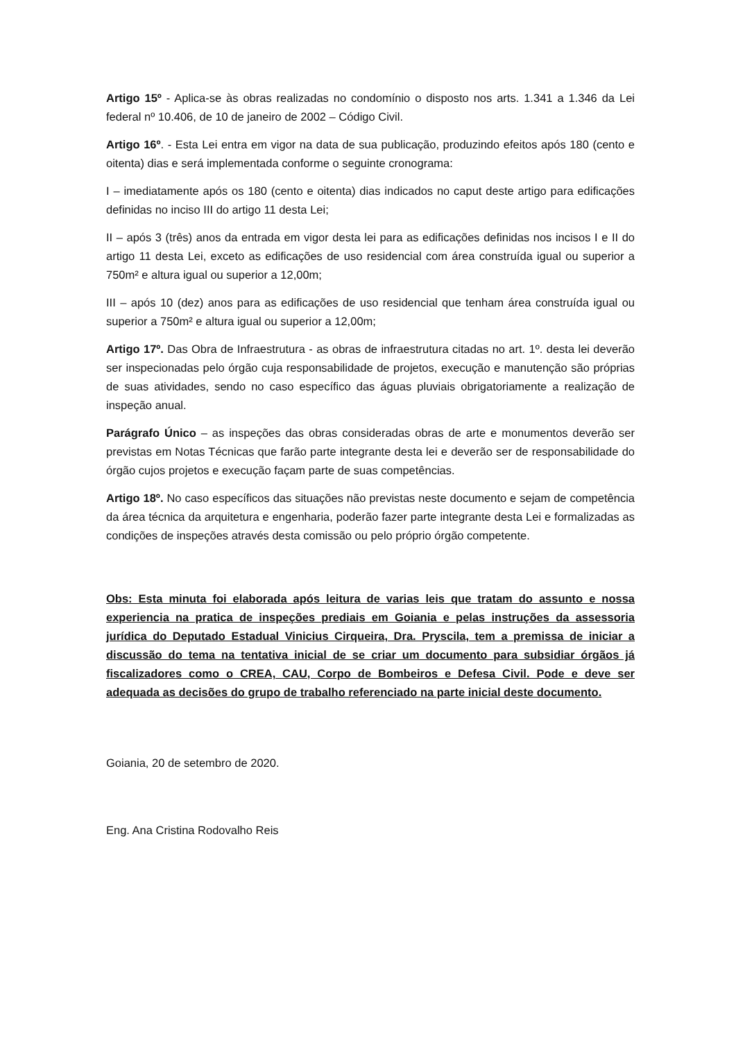Artigo 15º - Aplica-se às obras realizadas no condomínio o disposto nos arts. 1.341 a 1.346 da Lei federal nº 10.406, de 10 de janeiro de 2002 – Código Civil.
Artigo 16º. - Esta Lei entra em vigor na data de sua publicação, produzindo efeitos após 180 (cento e oitenta) dias e será implementada conforme o seguinte cronograma:
I – imediatamente após os 180 (cento e oitenta) dias indicados no caput deste artigo para edificações definidas no inciso III do artigo 11 desta Lei;
II – após 3 (três) anos da entrada em vigor desta lei para as edificações definidas nos incisos I e II do artigo 11 desta Lei, exceto as edificações de uso residencial com área construída igual ou superior a 750m² e altura igual ou superior a 12,00m;
III – após 10 (dez) anos para as edificações de uso residencial que tenham área construída igual ou superior a 750m² e altura igual ou superior a 12,00m;
Artigo 17º. Das Obra de Infraestrutura - as obras de infraestrutura citadas no art. 1º. desta lei deverão ser inspecionadas pelo órgão cuja responsabilidade de projetos, execução e manutenção são próprias de suas atividades, sendo no caso específico das águas pluviais obrigatoriamente a realização de inspeção anual.
Parágrafo Único – as inspeções das obras consideradas obras de arte e monumentos deverão ser previstas em Notas Técnicas que farão parte integrante desta lei e deverão ser de responsabilidade do órgão cujos projetos e execução façam parte de suas competências.
Artigo 18º. No caso específicos das situações não previstas neste documento e sejam de competência da área técnica da arquitetura e engenharia, poderão fazer parte integrante desta Lei e formalizadas as condições de inspeções através desta comissão ou pelo próprio órgão competente.
Obs: Esta minuta foi elaborada após leitura de varias leis que tratam do assunto e nossa experiencia na pratica de inspeções prediais em Goiania e pelas instruções da assessoria jurídica do Deputado Estadual Vinicius Cirqueira, Dra. Pryscila, tem a premissa de iniciar a discussão do tema na tentativa inicial de se criar um documento para subsidiar órgãos já fiscalizadores como o CREA, CAU, Corpo de Bombeiros e Defesa Civil. Pode e deve ser adequada as decisões do grupo de trabalho referenciado na parte inicial deste documento.
Goiania, 20 de setembro de 2020.
Eng. Ana Cristina Rodovalho Reis